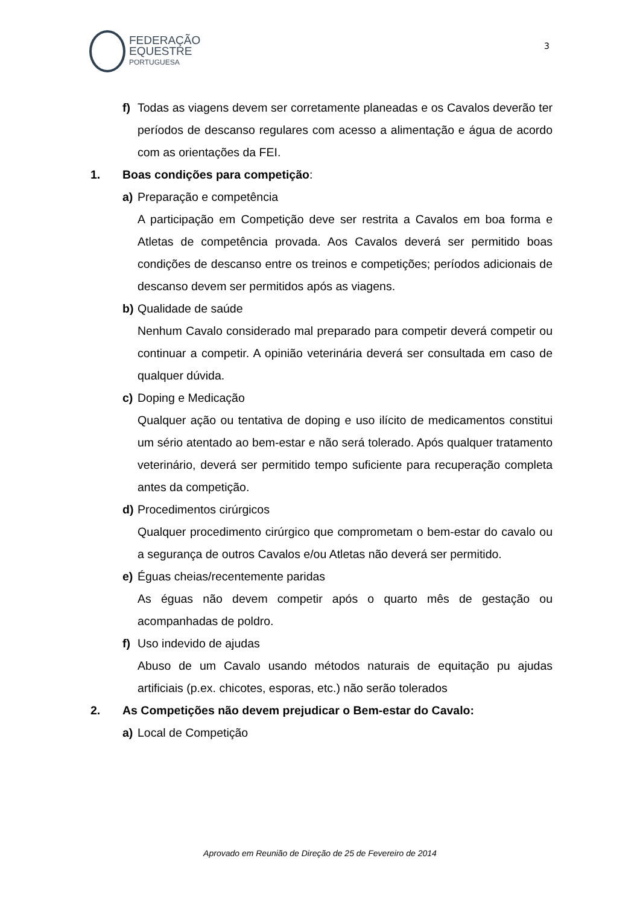FEDERAÇÃO
EQUESTRE
PORTUGUESA
3
f) Todas as viagens devem ser corretamente planeadas e os Cavalos deverão ter períodos de descanso regulares com acesso a alimentação e água de acordo com as orientações da FEI.
1. Boas condições para competição:
a) Preparação e competência
A participação em Competição deve ser restrita a Cavalos em boa forma e Atletas de competência provada. Aos Cavalos deverá ser permitido boas condições de descanso entre os treinos e competições; períodos adicionais de descanso devem ser permitidos após as viagens.
b) Qualidade de saúde
Nenhum Cavalo considerado mal preparado para competir deverá competir ou continuar a competir. A opinião veterinária deverá ser consultada em caso de qualquer dúvida.
c) Doping e Medicação
Qualquer ação ou tentativa de doping e uso ilícito de medicamentos constitui um sério atentado ao bem-estar e não será tolerado. Após qualquer tratamento veterinário, deverá ser permitido tempo suficiente para recuperação completa antes da competição.
d) Procedimentos cirúrgicos
Qualquer procedimento cirúrgico que comprometam o bem-estar do cavalo ou a segurança de outros Cavalos e/ou Atletas não deverá ser permitido.
e) Éguas cheias/recentemente paridas
As éguas não devem competir após o quarto mês de gestação ou acompanhadas de poldro.
f) Uso indevido de ajudas
Abuso de um Cavalo usando métodos naturais de equitação pu ajudas artificiais (p.ex. chicotes, esporas, etc.) não serão tolerados
2. As Competições não devem prejudicar o Bem-estar do Cavalo:
a) Local de Competição
Aprovado em Reunião de Direção de 25 de Fevereiro de 2014